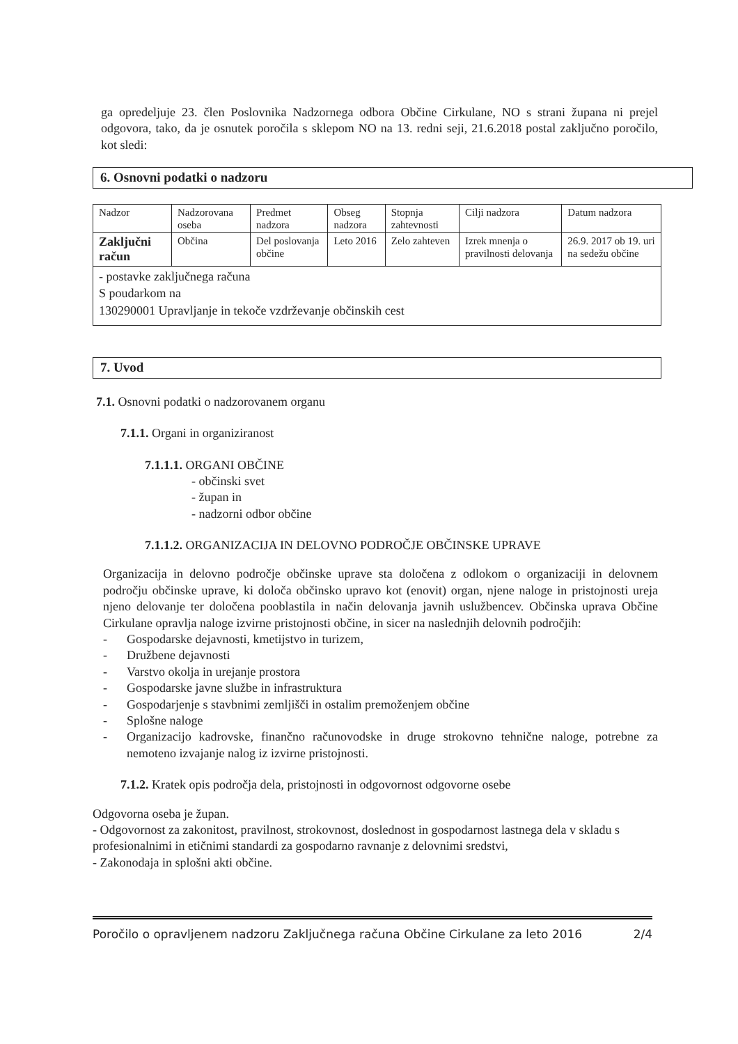ga opredeljuje 23. člen Poslovnika Nadzornega odbora Občine Cirkulane, NO s strani župana ni prejel odgovora, tako, da je osnutek poročila s sklepom NO na 13. redni seji, 21.6.2018 postal zaključno poročilo, kot sledi:
6. Osnovni podatki o nadzoru
| Nadzor | Nadzorovana oseba | Predmet nadzora | Obseg nadzora | Stopnja zahtevnosti | Cilji nadzora | Datum nadzora |
| Zaključni račun | Občina | Del poslovanja občine | Leto 2016 | Zelo zahteven | Izrek mnenja o pravilnosti delovanja | 26.9. 2017 ob 19. uri na sedežu občine |
| - postavke zaključnega računa S poudarkom na 130290001 Upravljanje in tekoče vzdrževanje občinskih cest | | | | | | |
7. Uvod
7.1. Osnovni podatki o nadzorovanem organu
7.1.1. Organi in organiziranost
7.1.1.1. ORGANI OBČINE
- občinski svet
- župan in
- nadzorni odbor občine
7.1.1.2. ORGANIZACIJA IN DELOVNO PODROČJE OBČINSKE UPRAVE
Organizacija in delovno področje občinske uprave sta določena z odlokom o organizaciji in delovnem področju občinske uprave, ki določa občinsko upravo kot (enovit) organ, njene naloge in pristojnosti ureja njeno delovanje ter določena pooblastila in način delovanja javnih uslužbencev. Občinska uprava Občine Cirkulane opravlja naloge izvirne pristojnosti občine, in sicer na naslednjih delovnih področjih:
- Gospodarske dejavnosti, kmetijstvo in turizem,
- Družbene dejavnosti
- Varstvo okolja in urejanje prostora
- Gospodarske javne službe in infrastruktura
- Gospodarjenje s stavbnimi zemljišči in ostalim premoženjem občine
- Splošne naloge
- Organizacijo kadrovske, finančno računovodske in druge strokovno tehnične naloge, potrebne za nemoteno izvajanje nalog iz izvirne pristojnosti.
7.1.2. Kratek opis področja dela, pristojnosti in odgovornost odgovorne osebe
Odgovorna oseba je župan.
- Odgovornost za zakonitost, pravilnost, strokovnost, doslednost in gospodarnost lastnega dela v skladu s profesionalnimi in etičnimi standardi za gospodarno ravnanje z delovnimi sredstvi,
- Zakonodaja in splošni akti občine.
Poročilo o opravljenem nadzoru Zaključnega računa Občine Cirkulane za leto 2016 2/4